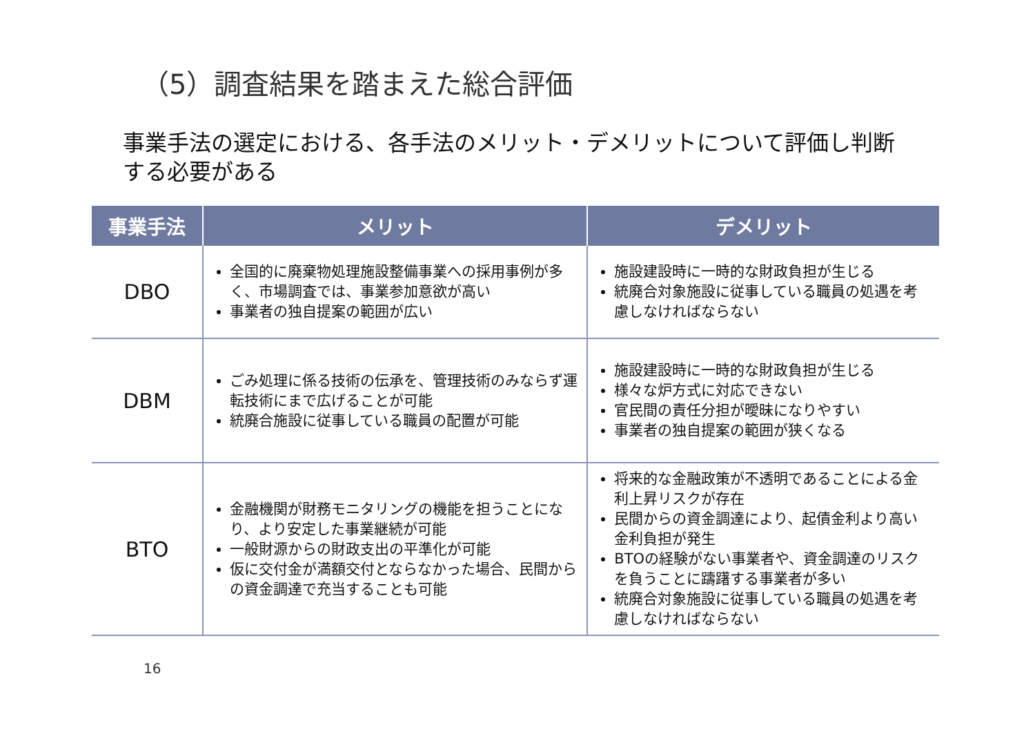（5）調査結果を踏まえた総合評価
事業手法の選定における、各手法のメリット・デメリットについて評価し判断
する必要がある
| 事業手法 | メリット | デメリット |
| --- | --- | --- |
| DBO | 全国的に廃棄物処理施設整備事業への採用事例が多く、市場調査では、事業参加意欲が高い 事業者の独自提案の範囲が広い | 施設建設時に一時的な財政負担が生じる 統廃合対象施設に従事している職員の処遇を考慮しなければならない |
| DBM | ごみ処理に係る技術の伝承を、管理技術のみならず運転技術にまで広げることが可能 統廃合施設に従事している職員の配置が可能 | 施設建設時に一時的な財政負担が生じる 様々な炉方式に対応できない 官民間の責任分担が曖昧になりやすい 事業者の独自提案の範囲が狭くなる |
| BTO | 金融機関が財務モニタリングの機能を担うことになり、より安定した事業継続が可能 一般財源からの財政支出の平準化が可能 仮に交付金が満額交付とならなかった場合、民間からの資金調達で充当することも可能 | 将来的な金融政策が不透明であることによる金利上昇リスクが存在 民間からの資金調達により、起債金利より高い金利負担が発生 BTOの経験がない事業者や、資金調達のリスクを負うことに躊躇する事業者が多い 統廃合対象施設に従事している職員の処遇を考慮しなければならない |
16